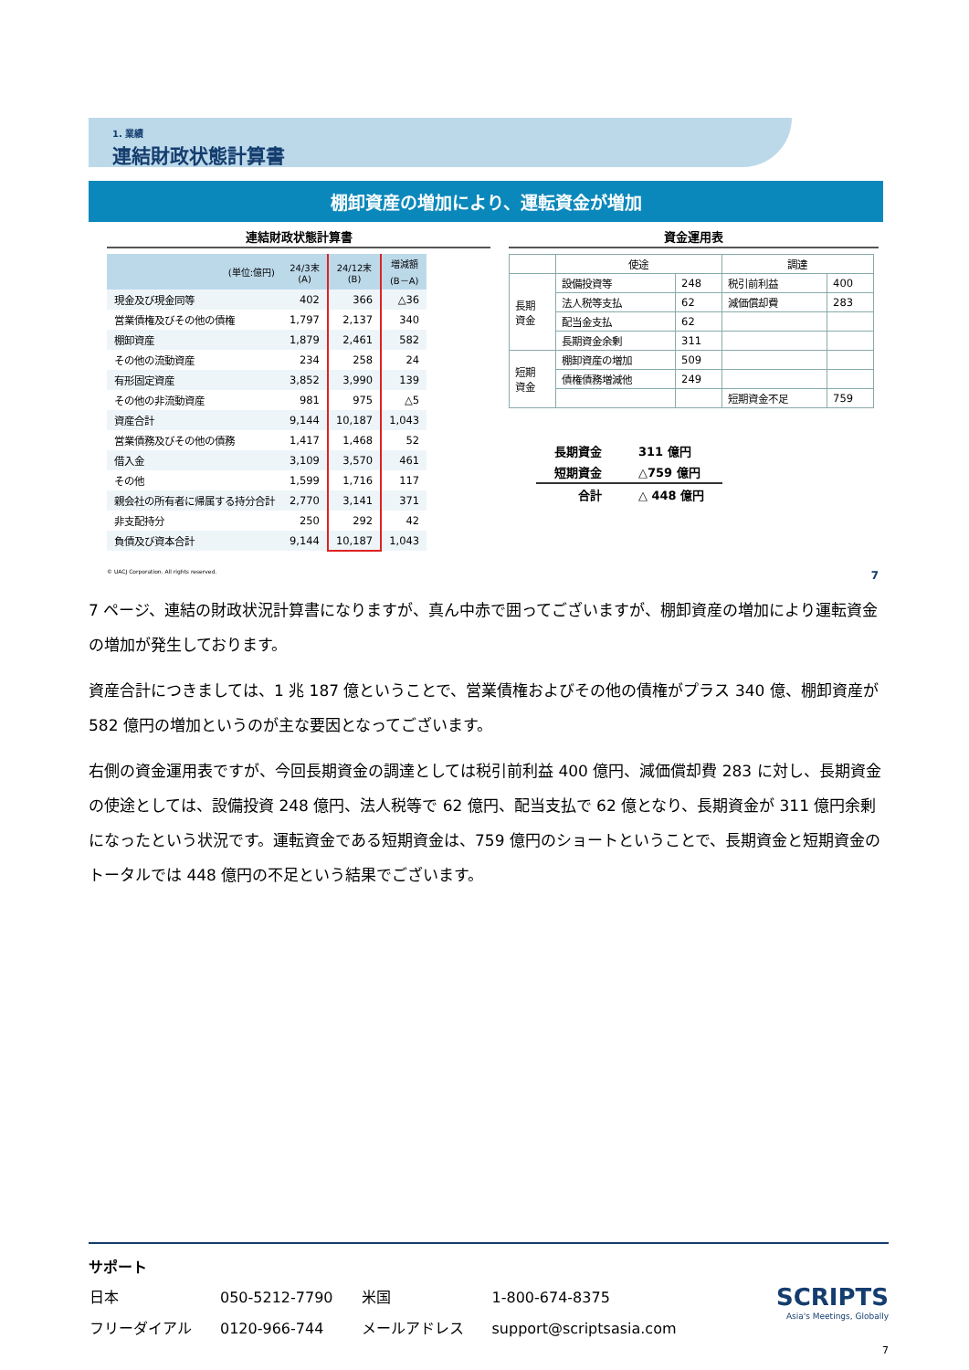1. 業績
連結財政状態計算書
棚卸資産の増加により、運転資金が増加
連結財政状態計算書
| (単位:億円) | 24/3末 (A) | 24/12末 (B) | 増減額 (B－A) |
| --- | --- | --- | --- |
| 現金及び現金同等 | 402 | 366 | △36 |
| 営業債権及びその他の債権 | 1,797 | 2,137 | 340 |
| 棚卸資産 | 1,879 | 2,461 | 582 |
| その他の流動資産 | 234 | 258 | 24 |
| 有形固定資産 | 3,852 | 3,990 | 139 |
| その他の非流動資産 | 981 | 975 | △5 |
| 資産合計 | 9,144 | 10,187 | 1,043 |
| 営業債務及びその他の債務 | 1,417 | 1,468 | 52 |
| 借入金 | 3,109 | 3,570 | 461 |
| その他 | 1,599 | 1,716 | 117 |
| 親会社の所有者に帰属する持分合計 | 2,770 | 3,141 | 371 |
| 非支配持分 | 250 | 292 | 42 |
| 負債及び資本合計 | 9,144 | 10,187 | 1,043 |
© UACJ Corporation. All rights reserved.
資金運用表
| | 使途 | | 調達 | |
| --- | --- | --- | --- | --- |
| 長期 資金 | 設備投資等 | 248 | 税引前利益 | 400 |
| | 法人税等支払 | 62 | 減価償却費 | 283 |
| | 配当金支払 | 62 | | |
| | 長期資金余剰 | 311 | | |
| 短期 資金 | 棚卸資産の増加 | 509 | | |
| | 債権債務増減他 | 249 | | |
| | | | 短期資金不足 | 759 |
| 長期資金 | 311 億円 |
| 短期資金 | △759 億円 |
| 合計 | △ 448 億円 |
7
7 ページ、連結の財政状況計算書になりますが、真ん中赤で囲ってございますが、棚卸資産の増加により運転資金の増加が発生しております。
資産合計につきましては、1 兆 187 億ということで、営業債権およびその他の債権がプラス 340 億、棚卸資産が 582 億円の増加というのが主な要因となってございます。
右側の資金運用表ですが、今回長期資金の調達としては税引前利益 400 億円、減価償却費 283 に対し、長期資金の使途としては、設備投資 248 億円、法人税等で 62 億円、配当支払で 62 億となり、長期資金が 311 億円余剰になったという状況です。運転資金である短期資金は、759 億円のショートということで、長期資金と短期資金のトータルでは 448 億円の不足という結果でございます。
サポート
| 日本 | 050-5212-7790 | 米国 | 1-800-674-8375 |
| フリーダイアル | 0120-966-744 | メールアドレス | support@scriptsasia.com |
SCRIPTS
Asia's Meetings, Globally
7